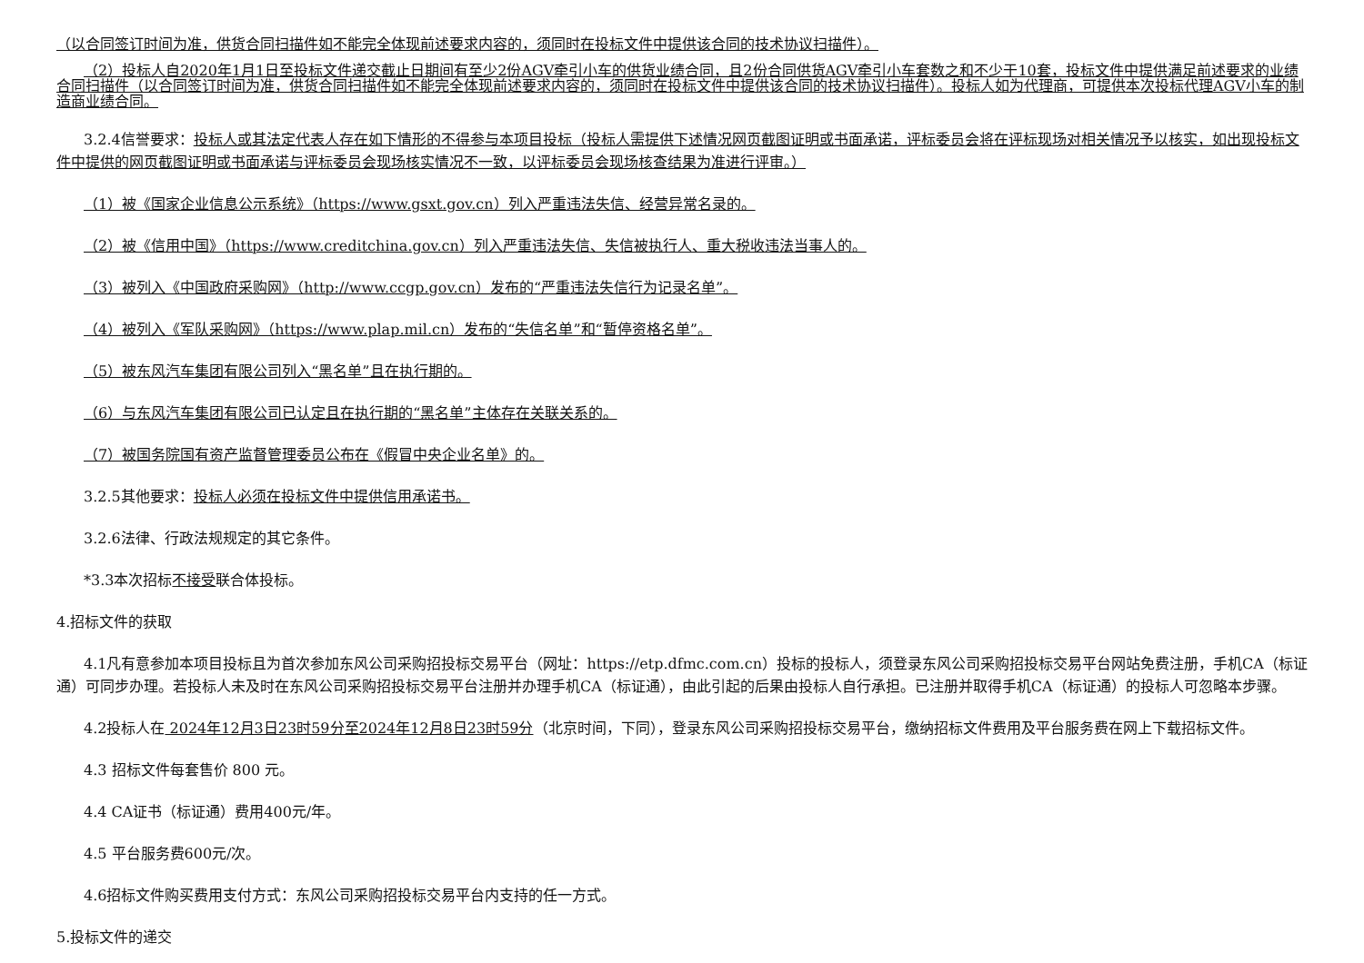（以合同签订时间为准，供货合同扫描件如不能完全体现前述要求内容的，须同时在投标文件中提供该合同的技术协议扫描件）。
（2）投标人自2020年1月1日至投标文件递交截止日期间有至少2份AGV牵引小车的供货业绩合同，且2份合同供货AGV牵引小车套数之和不少于10套，投标文件中提供满足前述要求的业绩合同扫描件（以合同签订时间为准，供货合同扫描件如不能完全体现前述要求内容的，须同时在投标文件中提供该合同的技术协议扫描件）。投标人如为代理商，可提供本次投标代理AGV小车的制造商业绩合同。
3.2.4信誉要求：投标人或其法定代表人存在如下情形的不得参与本项目投标（投标人需提供下述情况网页截图证明或书面承诺，评标委员会将在评标现场对相关情况予以核实，如出现投标文件中提供的网页截图证明或书面承诺与评标委员会现场核实情况不一致，以评标委员会现场核查结果为准进行评审。）
（1）被《国家企业信息公示系统》（https://www.gsxt.gov.cn）列入严重违法失信、经营异常名录的。
（2）被《信用中国》（https://www.creditchina.gov.cn）列入严重违法失信、失信被执行人、重大税收违法当事人的。
（3）被列入《中国政府采购网》（http://www.ccgp.gov.cn）发布的“严重违法失信行为记录名单”。
（4）被列入《军队采购网》（https://www.plap.mil.cn）发布的“失信名单”和“暂停资格名单”。
（5）被东风汽车集团有限公司列入“黑名单”且在执行期的。
（6）与东风汽车集团有限公司已认定且在执行期的“黑名单”主体存在关联关系的。
（7）被国务院国有资产监督管理委员公布在《假冒中央企业名单》的。
3.2.5其他要求：投标人必须在投标文件中提供信用承诺书。
3.2.6法律、行政法规规定的其它条件。
*3.3本次招标不接受联合体投标。
4.招标文件的获取
4.1凡有意参加本项目投标且为首次参加东风公司采购招投标交易平台（网址：https://etp.dfmc.com.cn）投标的投标人，须登录东风公司采购招投标交易平台网站免费注册，手机CA（标证通）可同步办理。若投标人未及时在东风公司采购招投标交易平台注册并办理手机CA（标证通），由此引起的后果由投标人自行承担。已注册并取得手机CA（标证通）的投标人可忽略本步骤。
4.2投标人在 2024年12月3日23时59分至2024年12月8日23时59分（北京时间，下同），登录东风公司采购招投标交易平台，缴纳招标文件费用及平台服务费在网上下载招标文件。
4.3 招标文件每套售价 800 元。
4.4 CA证书（标证通）费用400元/年。
4.5 平台服务费600元/次。
4.6招标文件购买费用支付方式：东风公司采购招投标交易平台内支持的任一方式。
5.投标文件的递交